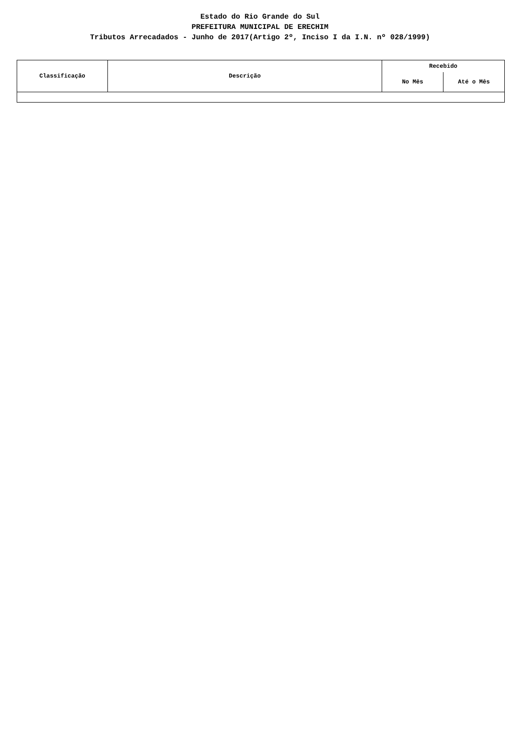Estado do Rio Grande do Sul
PREFEITURA MUNICIPAL DE ERECHIM
Tributos Arrecadados - Junho de 2017(Artigo 2º, Inciso I da I.N. nº 028/1999)
| Classificação | Descrição | Recebido | |
| --- | --- | --- | --- |
| | | No Mês | Até o Mês |